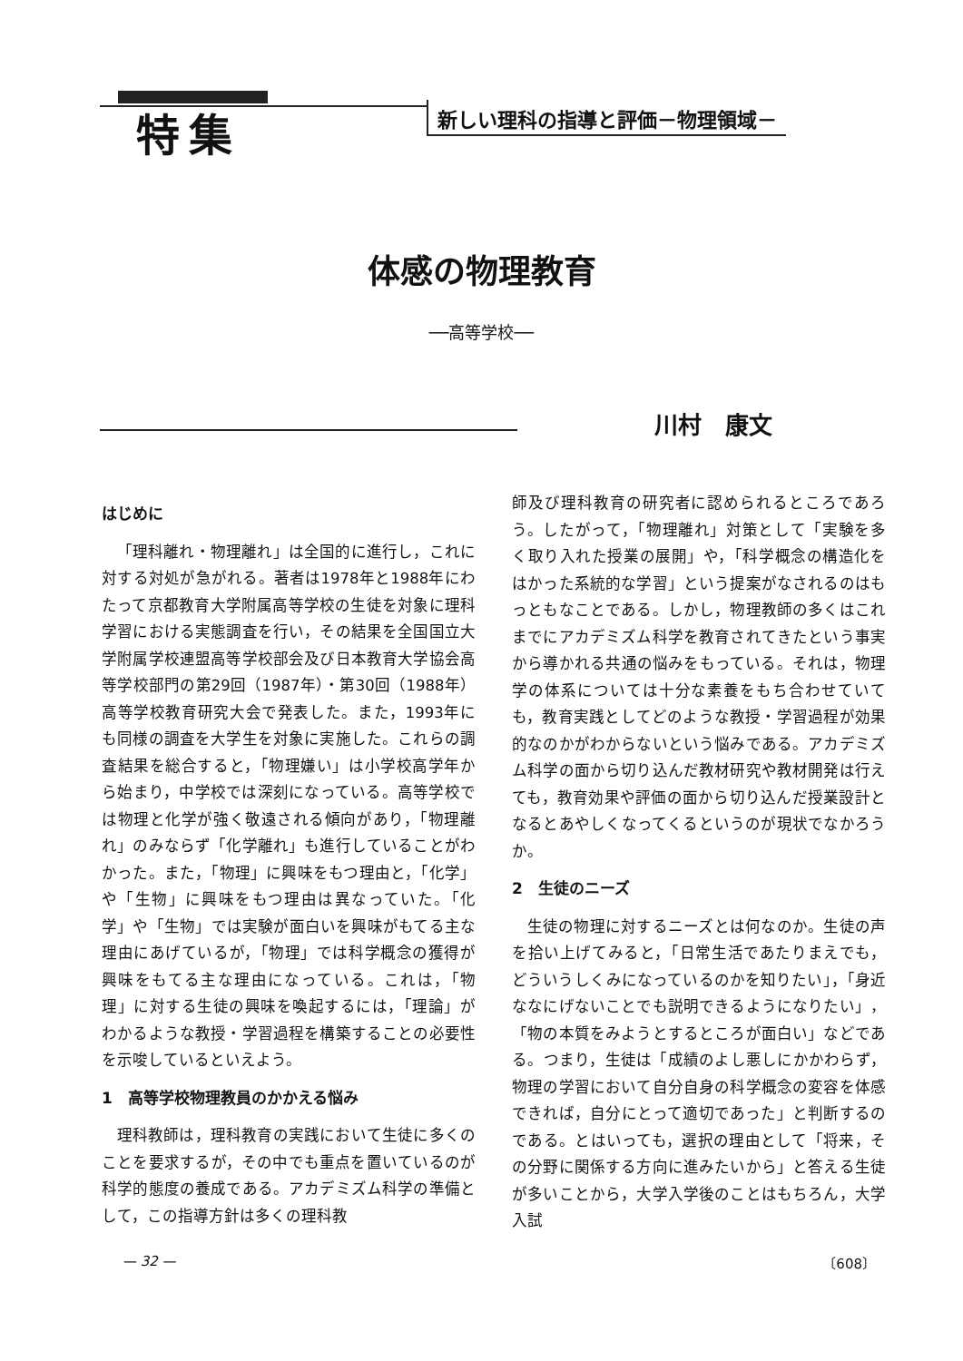特集
新しい理科の指導と評価－物理領域－
体感の物理教育
──高等学校──
川村　康文
はじめに
「理科離れ・物理離れ」は全国的に進行し，これに対する対処が急がれる。著者は1978年と1988年にわたって京都教育大学附属高等学校の生徒を対象に理科学習における実態調査を行い，その結果を全国国立大学附属学校連盟高等学校部会及び日本教育大学協会高等学校部門の第29回（1987年）・第30回（1988年）高等学校教育研究大会で発表した。また，1993年にも同様の調査を大学生を対象に実施した。これらの調査結果を総合すると，「物理嫌い」は小学校高学年から始まり，中学校では深刻になっている。高等学校では物理と化学が強く敬遠される傾向があり，「物理離れ」のみならず「化学離れ」も進行していることがわかった。また，「物理」に興味をもつ理由と，「化学」や「生物」に興味をもつ理由は異なっていた。「化学」や「生物」では実験が面白いを興味がもてる主な理由にあげているが，「物理」では科学概念の獲得が興味をもてる主な理由になっている。これは，「物理」に対する生徒の興味を喚起するには，「理論」がわかるような教授・学習過程を構築することの必要性を示唆しているといえよう。
1　高等学校物理教員のかかえる悩み
理科教師は，理科教育の実践において生徒に多くのことを要求するが，その中でも重点を置いているのが科学的態度の養成である。アカデミズム科学の準備として，この指導方針は多くの理科教
師及び理科教育の研究者に認められるところであろう。したがって，「物理離れ」対策として「実験を多く取り入れた授業の展開」や，「科学概念の構造化をはかった系統的な学習」という提案がなされるのはもっともなことである。しかし，物理教師の多くはこれまでにアカデミズム科学を教育されてきたという事実から導かれる共通の悩みをもっている。それは，物理学の体系については十分な素養をもち合わせていても，教育実践としてどのような教授・学習過程が効果的なのかがわからないという悩みである。アカデミズム科学の面から切り込んだ教材研究や教材開発は行えても，教育効果や評価の面から切り込んだ授業設計となるとあやしくなってくるというのが現状でなかろうか。
2　生徒のニーズ
生徒の物理に対するニーズとは何なのか。生徒の声を拾い上げてみると，「日常生活であたりまえでも，どういうしくみになっているのかを知りたい」，「身近ななにげないことでも説明できるようになりたい」，「物の本質をみようとするところが面白い」などである。つまり，生徒は「成績のよし悪しにかかわらず，物理の学習において自分自身の科学概念の変容を体感できれば，自分にとって適切であった」と判断するのである。とはいっても，選択の理由として「将来，その分野に関係する方向に進みたいから」と答える生徒が多いことから，大学入学後のことはもちろん，大学入試
— 32 — 〔608〕